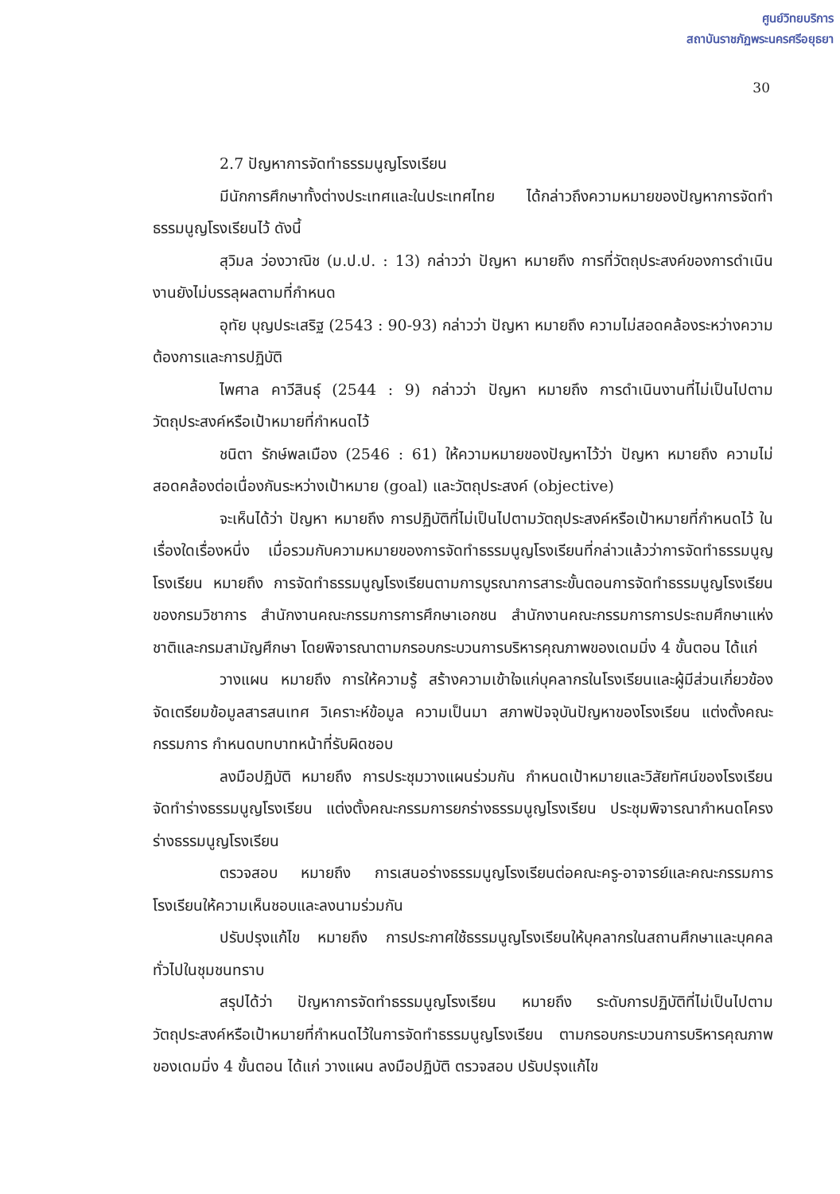ศูนย์วิทยบริการ
สถาบันราชภัฏพระนครศรีอยุธยา
30
2.7 ปัญหาการจัดทำธรรมนูญโรงเรียน
มีนักการศึกษาทั้งต่างประเทศและในประเทศไทย ได้กล่าวถึงความหมายของปัญหาการจัดทำธรรมนูญโรงเรียนไว้ ดังนี้
สุวิมล ว่องวาณิช (ม.ป.ป. : 13) กล่าวว่า ปัญหา หมายถึง การที่วัตถุประสงค์ของการดำเนินงานยังไม่บรรลุผลตามที่กำหนด
อุทัย บุญประเสริฐ (2543 : 90-93) กล่าวว่า ปัญหา หมายถึง ความไม่สอดคล้องระหว่างความต้องการและการปฏิบัติ
ไพศาล คาวีสินธุ์ (2544 : 9) กล่าวว่า ปัญหา หมายถึง การดำเนินงานที่ไม่เป็นไปตามวัตถุประสงค์หรือเป้าหมายที่กำหนดไว้
ชนิตา รักษ์พลเมือง (2546 : 61) ให้ความหมายของปัญหาไว้ว่า ปัญหา หมายถึง ความไม่สอดคล้องต่อเนื่องกันระหว่างเป้าหมาย (goal) และวัตถุประสงค์ (objective)
จะเห็นได้ว่า ปัญหา หมายถึง การปฏิบัติที่ไม่เป็นไปตามวัตถุประสงค์หรือเป้าหมายที่กำหนดไว้ ในเรื่องใดเรื่องหนึ่ง เมื่อรวมกับความหมายของการจัดทำธรรมนูญโรงเรียนที่กล่าวแล้วว่าการจัดทำธรรมนูญโรงเรียน หมายถึง การจัดทำธรรมนูญโรงเรียนตามการบูรณาการสาระขั้นตอนการจัดทำธรรมนูญโรงเรียนของกรมวิชาการ สำนักงานคณะกรรมการการศึกษาเอกชน สำนักงานคณะกรรมการการประถมศึกษาแห่งชาติและกรมสามัญศึกษา โดยพิจารณาตามกรอบกระบวนการบริหารคุณภาพของเดมมิ่ง 4 ขั้นตอน ได้แก่
วางแผน หมายถึง การให้ความรู้ สร้างความเข้าใจแก่บุคลากรในโรงเรียนและผู้มีส่วนเกี่ยวข้อง จัดเตรียมข้อมูลสารสนเทศ วิเคราะห์ข้อมูล ความเป็นมา สภาพปัจจุบันปัญหาของโรงเรียน แต่งตั้งคณะกรรมการ กำหนดบทบาทหน้าที่รับผิดชอบ
ลงมือปฏิบัติ หมายถึง การประชุมวางแผนร่วมกัน กำหนดเป้าหมายและวิสัยทัศน์ของโรงเรียน จัดทำร่างธรรมนูญโรงเรียน แต่งตั้งคณะกรรมการยกร่างธรรมนูญโรงเรียน ประชุมพิจารณากำหนดโครงร่างธรรมนูญโรงเรียน
ตรวจสอบ หมายถึง การเสนอร่างธรรมนูญโรงเรียนต่อคณะครู-อาจารย์และคณะกรรมการโรงเรียนให้ความเห็นชอบและลงนามร่วมกัน
ปรับปรุงแก้ไข หมายถึง การประกาศใช้ธรรมนูญโรงเรียนให้บุคลากรในสถานศึกษาและบุคคลทั่วไปในชุมชนทราบ
สรุปได้ว่า ปัญหาการจัดทำธรรมนูญโรงเรียน หมายถึง ระดับการปฏิบัติที่ไม่เป็นไปตามวัตถุประสงค์หรือเป้าหมายที่กำหนดไว้ในการจัดทำธรรมนูญโรงเรียน ตามกรอบกระบวนการบริหารคุณภาพของเดมมิ่ง 4 ขั้นตอน ได้แก่ วางแผน ลงมือปฏิบัติ ตรวจสอบ ปรับปรุงแก้ไข